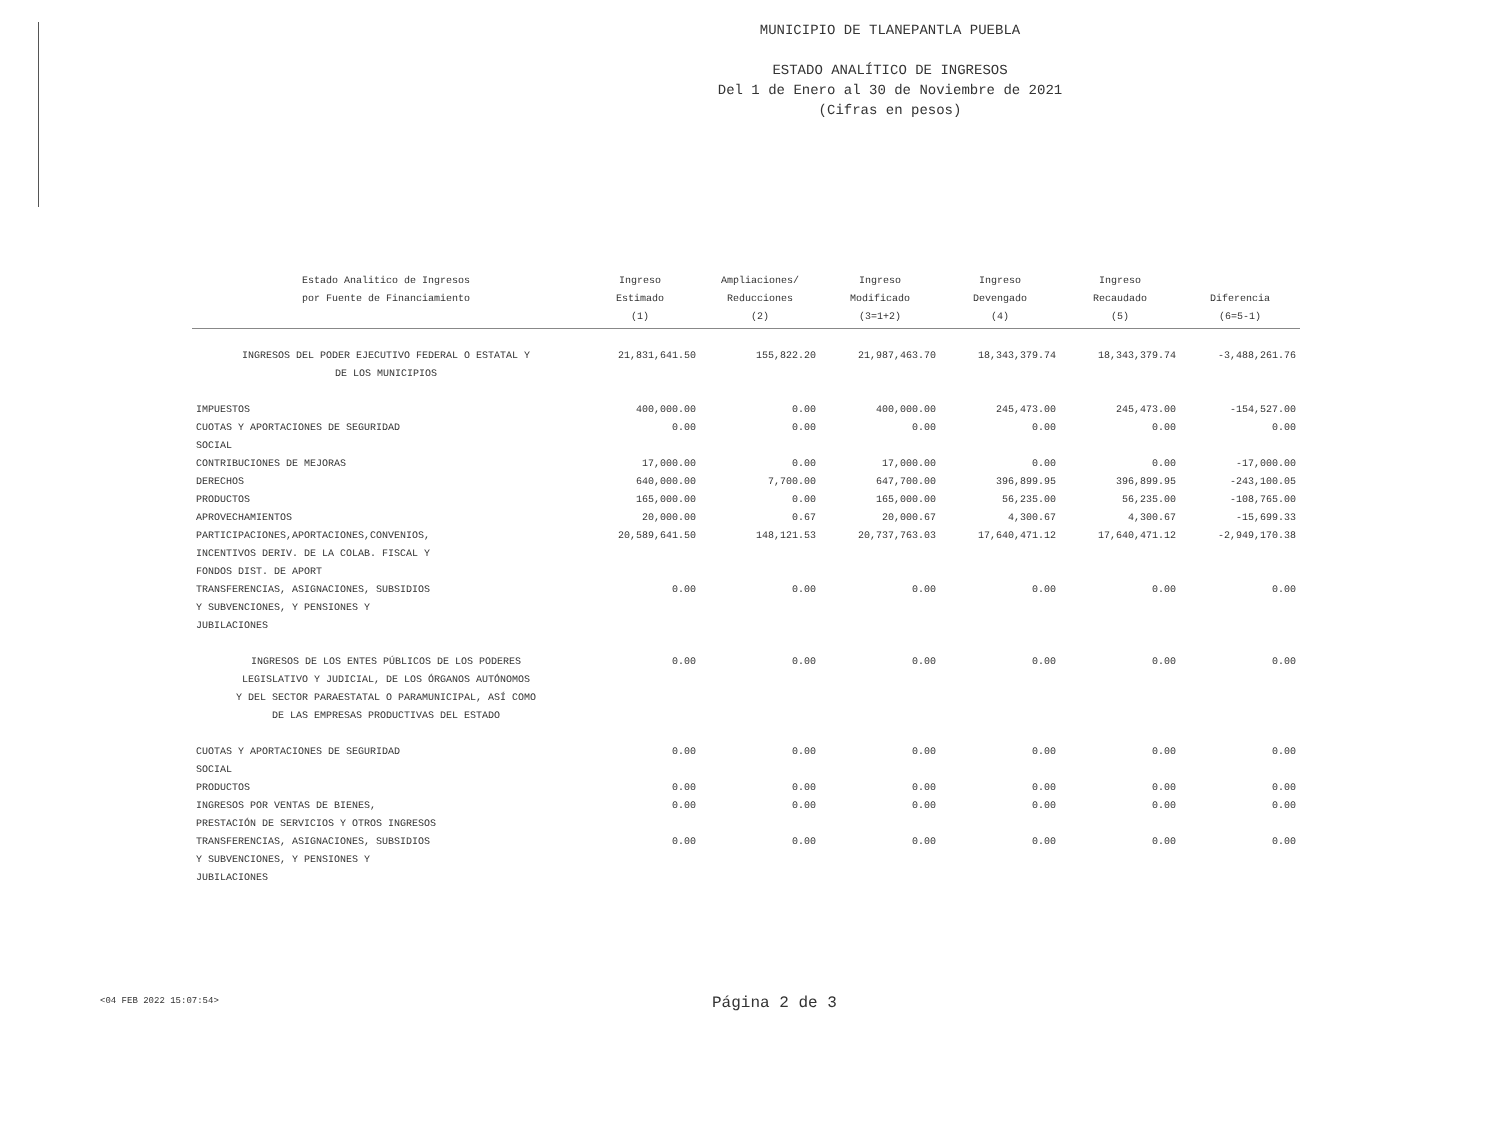MUNICIPIO DE TLANEPANTLA PUEBLA
ESTADO ANALÍTICO DE INGRESOS
Del 1 de Enero al 30 de Noviembre de 2021
(Cifras en pesos)
| Estado Analitico de Ingresos por Fuente de Financiamiento | Ingreso Estimado (1) | Ampliaciones/ Reducciones (2) | Ingreso Modificado (3=1+2) | Ingreso Devengado (4) | Ingreso Recaudado (5) | Diferencia (6=5-1) |
| --- | --- | --- | --- | --- | --- | --- |
| INGRESOS DEL PODER EJECUTIVO FEDERAL O ESTATAL Y DE LOS MUNICIPIOS | 21,831,641.50 | 155,822.20 | 21,987,463.70 | 18,343,379.74 | 18,343,379.74 | -3,488,261.76 |
| IMPUESTOS | 400,000.00 | 0.00 | 400,000.00 | 245,473.00 | 245,473.00 | -154,527.00 |
| CUOTAS Y APORTACIONES DE SEGURIDAD SOCIAL | 0.00 | 0.00 | 0.00 | 0.00 | 0.00 | 0.00 |
| CONTRIBUCIONES DE MEJORAS | 17,000.00 | 0.00 | 17,000.00 | 0.00 | 0.00 | -17,000.00 |
| DERECHOS | 640,000.00 | 7,700.00 | 647,700.00 | 396,899.95 | 396,899.95 | -243,100.05 |
| PRODUCTOS | 165,000.00 | 0.00 | 165,000.00 | 56,235.00 | 56,235.00 | -108,765.00 |
| APROVECHAMIENTOS | 20,000.00 | 0.67 | 20,000.67 | 4,300.67 | 4,300.67 | -15,699.33 |
| PARTICIPACIONES,APORTACIONES,CONVENIOS, INCENTIVOS DERIV. DE LA COLAB. FISCAL Y FONDOS DIST. DE APORT | 20,589,641.50 | 148,121.53 | 20,737,763.03 | 17,640,471.12 | 17,640,471.12 | -2,949,170.38 |
| TRANSFERENCIAS, ASIGNACIONES, SUBSIDIOS Y SUBVENCIONES, Y PENSIONES Y JUBILACIONES | 0.00 | 0.00 | 0.00 | 0.00 | 0.00 | 0.00 |
| INGRESOS DE LOS ENTES PÚBLICOS DE LOS PODERES LEGISLATIVO Y JUDICIAL, DE LOS ÓRGANOS AUTÓNOMOS Y DEL SECTOR PARAESTATAL O PARAMUNICIPAL, ASÍ COMO DE LAS EMPRESAS PRODUCTIVAS DEL ESTADO | 0.00 | 0.00 | 0.00 | 0.00 | 0.00 | 0.00 |
| CUOTAS Y APORTACIONES DE SEGURIDAD SOCIAL | 0.00 | 0.00 | 0.00 | 0.00 | 0.00 | 0.00 |
| PRODUCTOS | 0.00 | 0.00 | 0.00 | 0.00 | 0.00 | 0.00 |
| INGRESOS POR VENTAS DE BIENES, PRESTACIÓN DE SERVICIOS Y OTROS INGRESOS | 0.00 | 0.00 | 0.00 | 0.00 | 0.00 | 0.00 |
| TRANSFERENCIAS, ASIGNACIONES, SUBSIDIOS Y SUBVENCIONES, Y PENSIONES Y JUBILACIONES | 0.00 | 0.00 | 0.00 | 0.00 | 0.00 | 0.00 |
<04 FEB 2022 15:07:54> Página 2 de 3